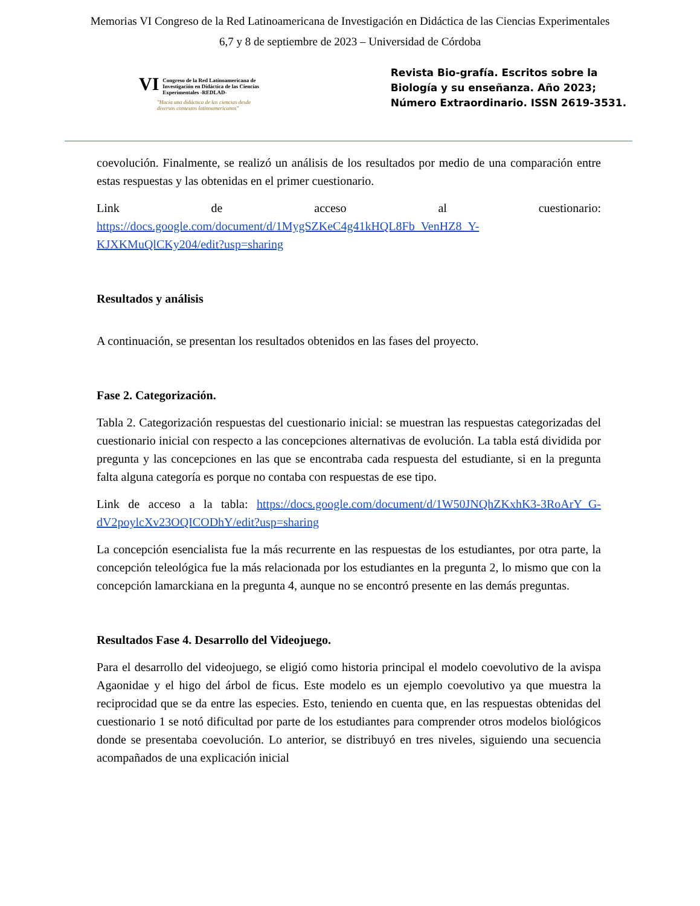Memorias VI Congreso de la Red Latinoamericana de Investigación en Didáctica de las Ciencias Experimentales
6,7 y 8 de septiembre de 2023 – Universidad de Córdoba
VI Congreso de la Red Latinoamericana de Investigación en Didáctica de las Ciencias Experimentales -REDLAD-
"Hacia una didáctica de las ciencias desde diversos contextos latinoamericanos"
Revista Bio-grafía. Escritos sobre la Biología y su enseñanza. Año 2023; Número Extraordinario. ISSN 2619-3531.
coevolución. Finalmente, se realizó un análisis de los resultados por medio de una comparación entre estas respuestas y las obtenidas en el primer cuestionario.
Link de acceso al cuestionario: https://docs.google.com/document/d/1MygSZKeC4g41kHQL8Fb_VenHZ8_Y-KJXKMuQlCKy204/edit?usp=sharing
Resultados y análisis
A continuación, se presentan los resultados obtenidos en las fases del proyecto.
Fase 2. Categorización.
Tabla 2. Categorización respuestas del cuestionario inicial: se muestran las respuestas categorizadas del cuestionario inicial con respecto a las concepciones alternativas de evolución. La tabla está dividida por pregunta y las concepciones en las que se encontraba cada respuesta del estudiante, si en la pregunta falta alguna categoría es porque no contaba con respuestas de ese tipo.
Link de acceso a la tabla: https://docs.google.com/document/d/1W50JNQhZKxhK3-3RoArY_G-dV2poylcXv23OQICODhY/edit?usp=sharing
La concepción esencialista fue la más recurrente en las respuestas de los estudiantes, por otra parte, la concepción teleológica fue la más relacionada por los estudiantes en la pregunta 2, lo mismo que con la concepción lamarckiana en la pregunta 4, aunque no se encontró presente en las demás preguntas.
Resultados Fase 4. Desarrollo del Videojuego.
Para el desarrollo del videojuego, se eligió como historia principal el modelo coevolutivo de la avispa Agaonidae y el higo del árbol de ficus. Este modelo es un ejemplo coevolutivo ya que muestra la reciprocidad que se da entre las especies. Esto, teniendo en cuenta que, en las respuestas obtenidas del cuestionario 1 se notó dificultad por parte de los estudiantes para comprender otros modelos biológicos donde se presentaba coevolución. Lo anterior, se distribuyó en tres niveles, siguiendo una secuencia acompañados de una explicación inicial